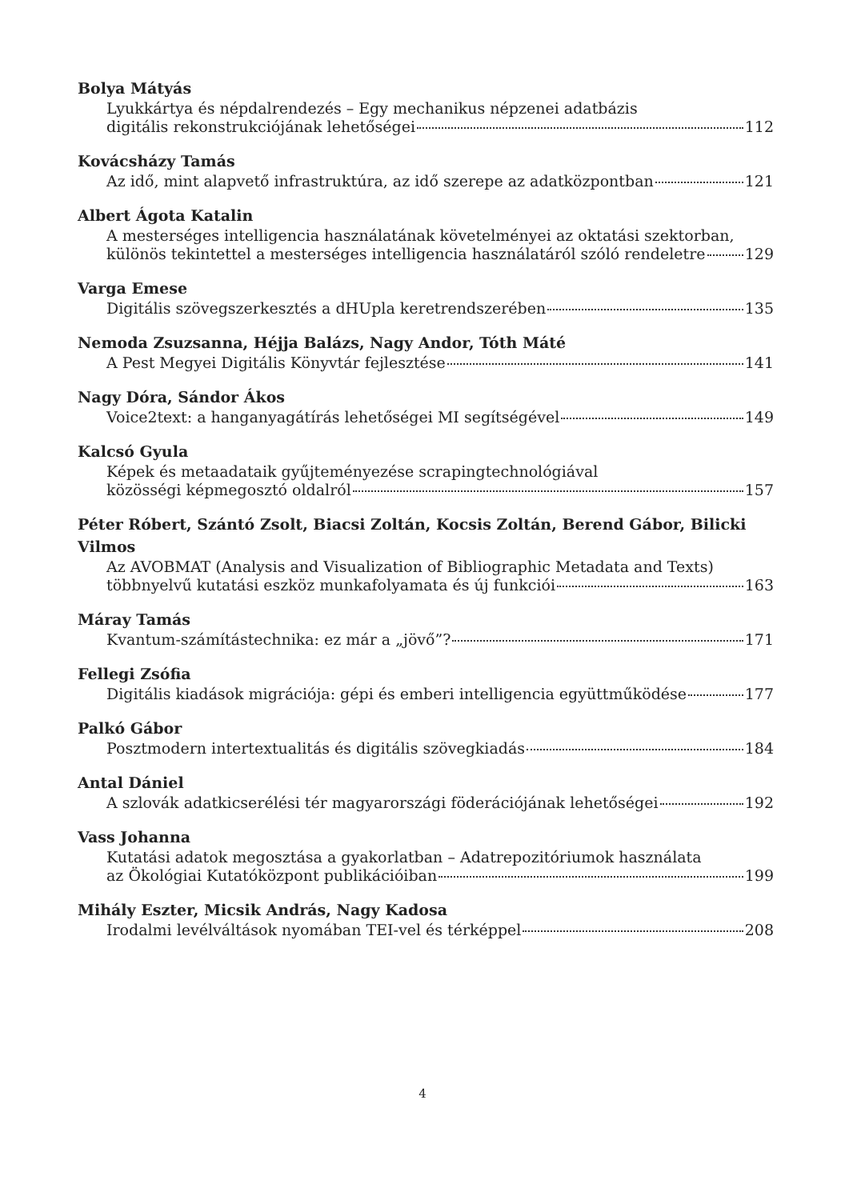Bolya Mátyás
Lyukkártya és népdalrendezés – Egy mechanikus népzenei adatbázis
digitális rekonstrukciójának lehetőségei 112
Kovácsházy Tamás
Az idő, mint alapvető infrastruktúra, az idő szerepe az adatközpontban 121
Albert Ágota Katalin
A mesterséges intelligencia használatának követelményei az oktatási szektorban,
különös tekintettel a mesterséges intelligencia használatáról szóló rendeletre 129
Varga Emese
Digitális szövegszerkesztés a dHUpla keretrendszerében 135
Nemoda Zsuzsanna, Héjja Balázs, Nagy Andor, Tóth Máté
A Pest Megyei Digitális Könyvtár fejlesztése 141
Nagy Dóra, Sándor Ákos
Voice2text: a hanganyagátírás lehetőségei MI segítségével 149
Kalcsó Gyula
Képek és metaadataik gyűjteményezése scrapingtechnológiával
közösségi képmegosztó oldalról 157
Péter Róbert, Szántó Zsolt, Biacsi Zoltán, Kocsis Zoltán, Berend Gábor, Bilicki Vilmos
Az AVOBMAT (Analysis and Visualization of Bibliographic Metadata and Texts)
többnyelvű kutatási eszköz munkafolyamata és új funkciói 163
Máray Tamás
Kvantum-számítástechnika: ez már a „jövő”? 171
Fellegi Zsófia
Digitális kiadások migrációja: gépi és emberi intelligencia együttműködése 177
Palkó Gábor
Posztmodern intertextualitás és digitális szövegkiadás 184
Antal Dániel
A szlovák adatkicserélési tér magyarországi föderációjának lehetőségei 192
Vass Johanna
Kutatási adatok megosztása a gyakorlatban – Adatrepozitóriumok használata
az Ökológiai Kutatóközpont publikációiban 199
Mihály Eszter, Micsik András, Nagy Kadosa
Irodalmi levélváltások nyomában TEI-vel és térképpel 208
4